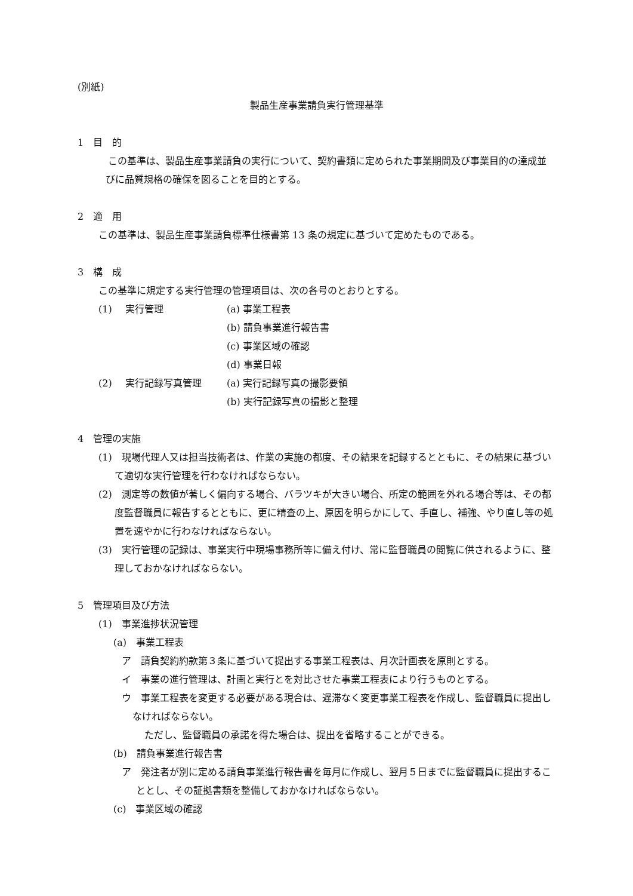(別紙)
製品生産事業請負実行管理基準
1　目　的
　この基準は、製品生産事業請負の実行について、契約書類に定められた事業期間及び事業目的の達成並びに品質規格の確保を図ることを目的とする。
2　適　用
この基準は、製品生産事業請負標準仕様書第 13 条の規定に基づいて定めたものである。
3　構　成
この基準に規定する実行管理の管理項目は、次の各号のとおりとする。
| (1) | 実行管理 | (a) 事業工程表 |
| | | (b) 請負事業進行報告書 |
| | | (c) 事業区域の確認 |
| | | (d) 事業日報 |
| (2) | 実行記録写真管理 | (a) 実行記録写真の撮影要領 |
| | | (b) 実行記録写真の撮影と整理 |
4　管理の実施
(1)　現場代理人又は担当技術者は、作業の実施の都度、その結果を記録するとともに、その結果に基づいて適切な実行管理を行わなければならない。
(2)　測定等の数値が著しく偏向する場合、バラツキが大きい場合、所定の範囲を外れる場合等は、その都度監督職員に報告するとともに、更に精査の上、原因を明らかにして、手直し、補強、やり直し等の処置を速やかに行わなければならない。
(3)　実行管理の記録は、事業実行中現場事務所等に備え付け、常に監督職員の閲覧に供されるように、整理しておかなければならない。
5　管理項目及び方法
(1)　事業進捗状況管理
(a)　事業工程表
ア　請負契約約款第３条に基づいて提出する事業工程表は、月次計画表を原則とする。
イ　事業の進行管理は、計画と実行とを対比させた事業工程表により行うものとする。
ウ　事業工程表を変更する必要がある現合は、遅滞なく変更事業工程表を作成し、監督職員に提出しなければならない。
ただし、監督職員の承諾を得た場合は、提出を省略することができる。
(b)　請負事業進行報告書
ア　発注者が別に定める請負事業進行報告書を毎月に作成し、翌月５日までに監督職員に提出することとし、その証拠書類を整備しておかなければならない。
(c)　事業区域の確認